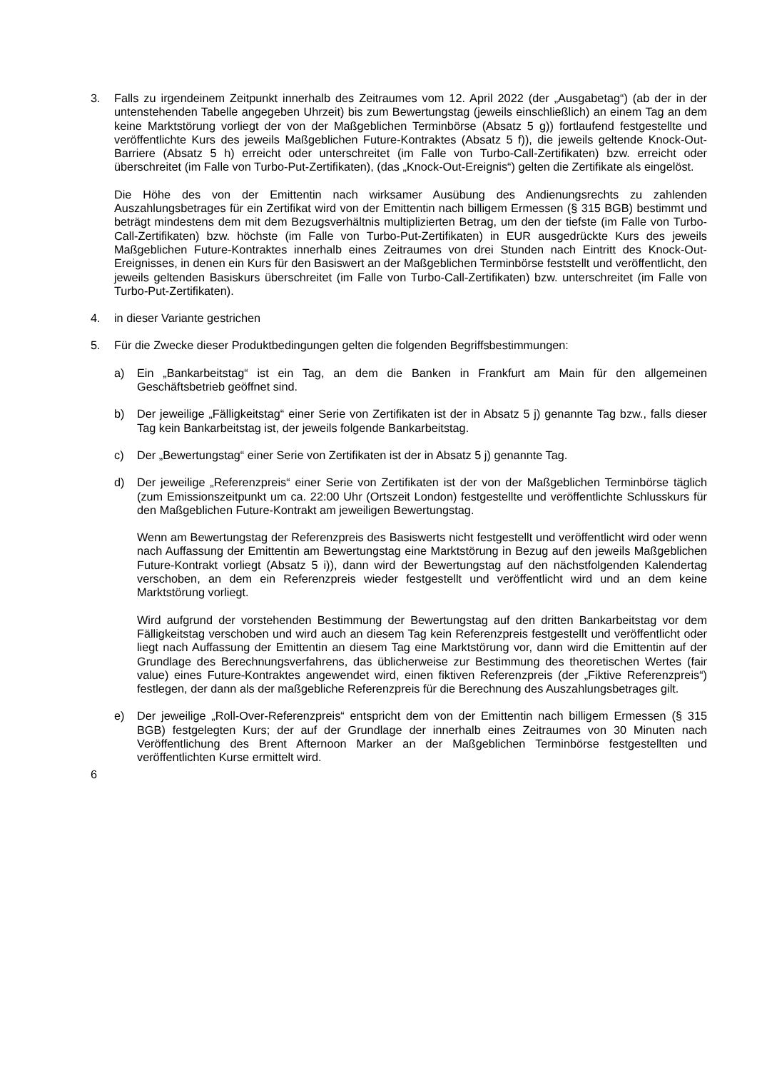3. Falls zu irgendeinem Zeitpunkt innerhalb des Zeitraumes vom 12. April 2022 (der „Ausgabetag“) (ab der in der untenstehenden Tabelle angegeben Uhrzeit) bis zum Bewertungstag (jeweils einschließlich) an einem Tag an dem keine Marktstörung vorliegt der von der Maßgeblichen Terminbörse (Absatz 5 g)) fortlaufend festgestellte und veröffentlichte Kurs des jeweils Maßgeblichen Future-Kontraktes (Absatz 5 f)), die jeweils geltende Knock-Out-Barriere (Absatz 5 h) erreicht oder unterschreitet (im Falle von Turbo-Call-Zertifikaten) bzw. erreicht oder überschreitet (im Falle von Turbo-Put-Zertifikaten), (das „Knock-Out-Ereignis“) gelten die Zertifikate als eingelöst.
Die Höhe des von der Emittentin nach wirksamer Ausübung des Andienungsrechts zu zahlenden Auszahlungsbetrages für ein Zertifikat wird von der Emittentin nach billigem Ermessen (§ 315 BGB) bestimmt und beträgt mindestens dem mit dem Bezugsverhältnis multiplizierten Betrag, um den der tiefste (im Falle von Turbo-Call-Zertifikaten) bzw. höchste (im Falle von Turbo-Put-Zertifikaten) in EUR ausgedrückte Kurs des jeweils Maßgeblichen Future-Kontraktes innerhalb eines Zeitraumes von drei Stunden nach Eintritt des Knock-Out-Ereignisses, in denen ein Kurs für den Basiswert an der Maßgeblichen Terminbörse feststellt und veröffentlicht, den jeweils geltenden Basiskurs überschreitet (im Falle von Turbo-Call-Zertifikaten) bzw. unterschreitet (im Falle von Turbo-Put-Zertifikaten).
4. in dieser Variante gestrichen
5. Für die Zwecke dieser Produktbedingungen gelten die folgenden Begriffsbestimmungen:
a) Ein „Bankarbeitstag“ ist ein Tag, an dem die Banken in Frankfurt am Main für den allgemeinen Geschäftsbetrieb geöffnet sind.
b) Der jeweilige „Fälligkeitstag“ einer Serie von Zertifikaten ist der in Absatz 5 j) genannte Tag bzw., falls dieser Tag kein Bankarbeitstag ist, der jeweils folgende Bankarbeitstag.
c) Der „Bewertungstag“ einer Serie von Zertifikaten ist der in Absatz 5 j) genannte Tag.
d) Der jeweilige „Referenzpreis“ einer Serie von Zertifikaten ist der von der Maßgeblichen Terminbörse täglich (zum Emissionszeitpunkt um ca. 22:00 Uhr (Ortszeit London) festgestellte und veröffentlichte Schlusskurs für den Maßgeblichen Future-Kontrakt am jeweiligen Bewertungstag.
Wenn am Bewertungstag der Referenzpreis des Basiswerts nicht festgestellt und veröffentlicht wird oder wenn nach Auffassung der Emittentin am Bewertungstag eine Marktstörung in Bezug auf den jeweils Maßgeblichen Future-Kontrakt vorliegt (Absatz 5 i)), dann wird der Bewertungstag auf den nächstfolgenden Kalendertag verschoben, an dem ein Referenzpreis wieder festgestellt und veröffentlicht wird und an dem keine Marktstörung vorliegt.
Wird aufgrund der vorstehenden Bestimmung der Bewertungstag auf den dritten Bankarbeitstag vor dem Fälligkeitstag verschoben und wird auch an diesem Tag kein Referenzpreis festgestellt und veröffentlicht oder liegt nach Auffassung der Emittentin an diesem Tag eine Marktstörung vor, dann wird die Emittentin auf der Grundlage des Berechnungsverfahrens, das üblicherweise zur Bestimmung des theoretischen Wertes (fair value) eines Future-Kontraktes angewendet wird, einen fiktiven Referenzpreis (der „Fiktive Referenzpreis“) festlegen, der dann als der maßgebliche Referenzpreis für die Berechnung des Auszahlungsbetrages gilt.
e) Der jeweilige „Roll-Over-Referenzpreis“ entspricht dem von der Emittentin nach billigem Ermessen (§ 315 BGB) festgelegten Kurs; der auf der Grundlage der innerhalb eines Zeitraumes von 30 Minuten nach Veröffentlichung des Brent Afternoon Marker an der Maßgeblichen Terminbörse festgestellten und veröffentlichten Kurse ermittelt wird.
6